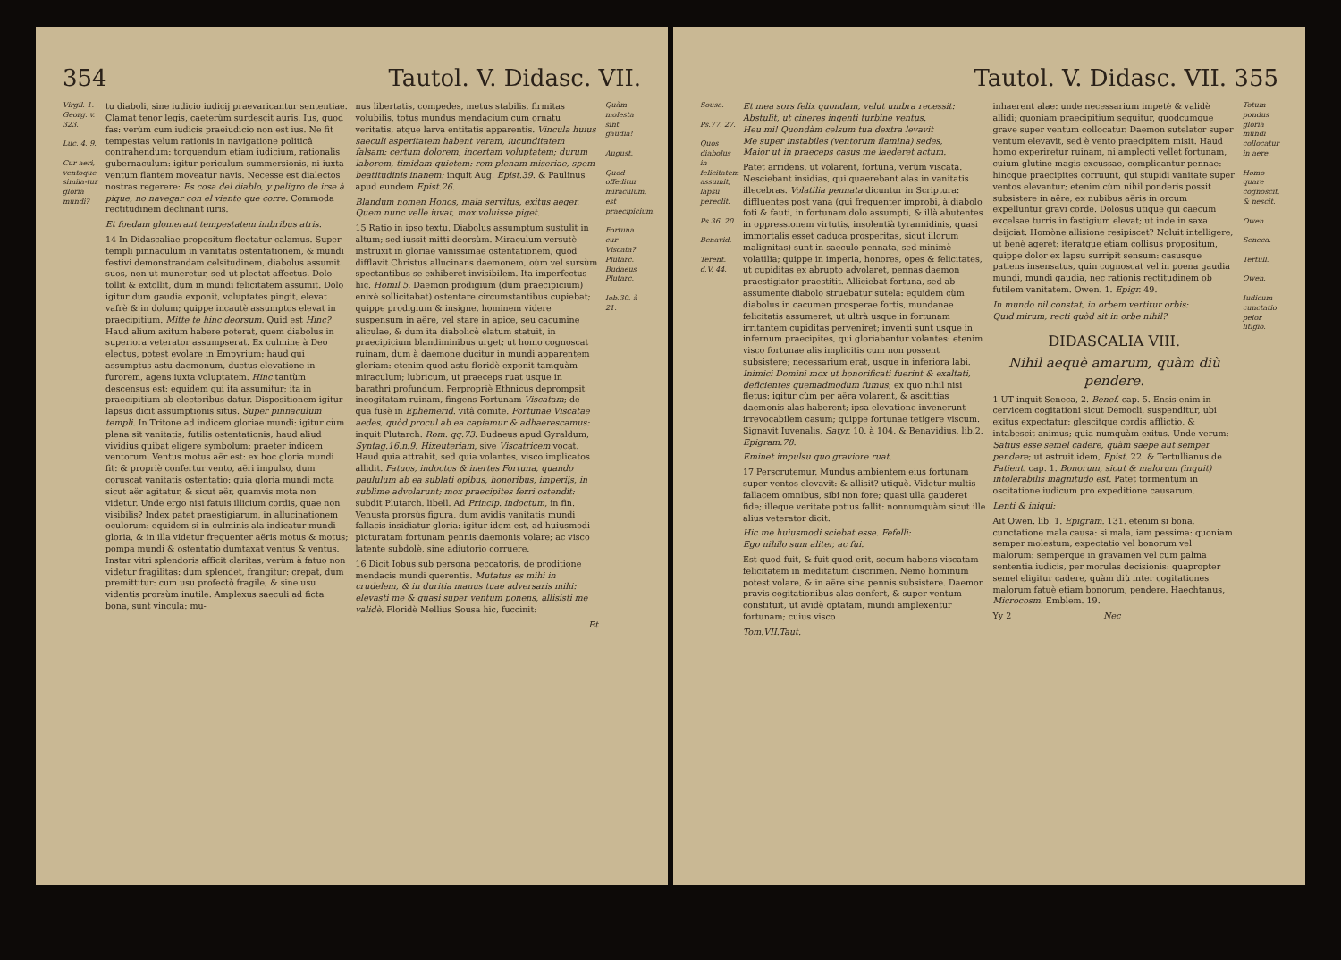354 Tautol. V. Didasc. VII.
Virgil. 1. Georg. v. 323.
Luc. 4. 9.
Cur aeri, ventoque simila-tur gloria mundi?
tu diaboli, sine iudicio iudicij praevaricantur sententiae. Clamat tenor legis, caeterùm surdescit auris. Ius, quod fas: verùm cum iudicis praeiudicio non est ius. Ne fit tempestas velum rationis in navigatione politicâ contrahendum: torquendum etiam iudicium, rationalis gubernaculum: igitur periculum summersionis, ni iuxta ventum flantem moveatur navis. Necesse est dialectos nostras regerere: Es cosa del diablo, y peligro de irse à pique; no navegar con el viento que corre. Commoda rectitudinem declinant iuris.
Et foedam glomerant tempestatem imbribus atris.
14 In Didascaliae propositum flectatur calamus. Super templi pinnaculum in vanitatis ostentationem, & mundi festivi demonstrandam celsitudinem, diabolus assumit suos, non ut muneretur, sed ut plectat affectus. Dolo tollit & extollit, dum in mundi felicitatem assumit. Dolo igitur dum gaudia exponit, voluptates pingit, elevat vafrè & in dolum; quippe incautè assumptos elevat in praecipitium. Mitte te hinc deorsum. Quid est Hinc? Haud alium axitum habere poterat, quem diabolus in superiora veterator assumpserat. Ex culmine à Deo electus, potest evolare in Empyrium: haud qui assumptus astu daemonum, ductus elevatione in furorem, agens iuxta voluptatem. Hinc tantùm descensus est: equidem qui ita assumitur; ita in praecipitium ab electoribus datur. Dispositionem igitur lapsus dicit assumptionis situs. Super pinnaculum templi. In Tritone ad indicem gloriae mundi: igitur cùm plena sit vanitatis, futilis ostentationis; haud aliud vividius quibat eligere symbolum: praeter indicem ventorum. Ventus motus aër est: ex hoc gloria mundi fit: & propriè confertur vento, aëri impulso, dum coruscat vanitatis ostentatio: quia gloria mundi mota sicut aër agitatur, & sicut aër, quamvis mota non videtur. Unde ergo nisi fatuis illicium cordis, quae non visibilis? Index patet praestigiarum, in allucinationem oculorum: equidem si in culminis ala indicatur mundi gloria, & in illa videtur frequenter aëris motus & motus; pompa mundi & ostentatio dumtaxat ventus & ventus. Instar vitri splendoris afficit claritas, verùm à fatuo non videtur fragilitas: dum splendet, frangitur: crepat, dum premittitur: cum usu profectò fragile, & sine usu videntis prorsùm inutile. Amplexus saeculi ad ficta bona, sunt vincula: mu-
nus libertatis, compedes, metus stabilis, firmitas volubilis, totus mundus mendacium cum ornatu veritatis, atque larva entitatis apparentis. Vincula huius saeculi asperitatem habent veram, iucunditatem falsam: certum dolorem, incertam voluptatem; durum laborem, timidam quietem: rem plenam miseriae, spem beatitudinis inanem: inquit Aug. Epist.39. & Paulinus apud eundem Epist.26.
Blandum nomen Honos, mala servitus, exitus aeger.
Quem nunc velle iuvat, mox voluisse piget.
15 Ratio in ipso textu. Diabolus assumptum sustulit in altum; sed iussit mitti deorsùm. Miraculum versutè instruxit in gloriae vanissimae ostentationem, quod difflavit Christus allucinans daemonem, oùm vel sursùm spectantibus se exhiberet invisibilem. Ita imperfectus hic. Homil.5. Daemon prodigium (dum praecipicium) enixè sollicitabat) ostentare circumstantibus cupiebat; quippe prodigium & insigne, hominem videre suspensum in aëre, vel stare in apice, seu cacumine aliculae, & dum ita diabolicè elatum statuit, in praecipicium blandiminibus urget; ut homo cognoscat ruinam, dum à daemone ducitur in mundi apparentem gloriam: etenim quod astu floridè exponit tamquàm miraculum; lubricum, ut praeceps ruat usque in barathri profundum. Perpropriè Ethnicus deprompsit incogitatam ruinam, fingens Fortunam Viscatam; de qua fusè in Ephemerid. vitâ comite. Fortunae Viscatae aedes, quòd procul ab ea capiamur & adhaerescamus: inquit Plutarch. Rom. qq.73. Budaeus apud Gyraldum, Syntag.16.n.9. Hixeuteriam, sive Viscatricem vocat. Haud quia attrahit, sed quia volantes, visco implicatos allidit. Fatuos, indoctos & inertes Fortuna, quando paululum ab ea sublati opibus, honoribus, imperijs, in sublime advolarunt; mox praecipites ferri ostendit: subdit Plutarch. libell. Ad Princip. indoctum, in fin. Venusta prorsùs figura, dum avidis vanitatis mundi fallacis insidiatur gloria: igitur idem est, ad huiusmodi picturatam fortunam pennis daemonis volare; ac visco latente subdolè, sine adiutorio corruere.
16 Dicit Iobus sub persona peccatoris, de proditione mendacis mundi querentis. Mutatus es mihi in crudelem, & in duritia manus tuae adversaris mihi: elevasti me & quasi super ventum ponens, allisisti me validè. Floridè Mellius Sousa hic, fuccinit:
Et
Quàm molesta sint gaudia!
August.
Quod offeditur miraculum, est praecipicium.
Fortuna cur Viscata?
Plutarc.
Budaeus
Plutarc.
Iob.30. à 21.
Tautol. V. Didasc. VII. 355
Sousa.
Ps.77. 27.
Quos diabolus in felicitatem assumit, lapsu pereclit.
Ps.36. 20.
Benavid.
Terent. d.V. 44.
Et mea sors felix quondàm, velut umbra recessit:
Abstulit, ut cineres ingenti turbine ventus.
Heu mi! Quondàm celsum tua dextra levavit
Me super instabiles (ventorum flamina) sedes,
Maior ut in praeceps casus me laederet actum.
Patet arridens, ut volarent, fortuna, verùm viscata. Nesciebant insidias, qui quaerebant alas in vanitatis illecebras. Volatilia pennata dicuntur in Scriptura: diffluentes post vana (qui frequenter improbi, à diabolo foti & fauti, in fortunam dolo assumpti, & illà abutentes in oppressionem virtutis, insolentià tyrannidinis, quasi immortalis esset caduca prosperitas, sicut illorum malignitas) sunt in saeculo pennata, sed minimè volatilia; quippe in imperia, honores, opes & felicitates, ut cupiditas ex abrupto advolaret, pennas daemon praestigiator praestitit. Alliciebat fortuna, sed ab assumente diabolo struebatur sutela: equidem cùm diabolus in cacumen prosperae fortis, mundanae felicitatis assumeret, ut ultrà usque in fortunam irritantem cupiditas perveniret; inventi sunt usque in infernum praecipites, qui gloriabantur volantes: etenim visco fortunae alis implicitis cum non possent subsistere; necessarium erat, usque in inferiora labi. Inimici Domini mox ut honorificati fuerint & exaltati, deficientes quemadmodum fumus; ex quo nihil nisi fletus: igitur cùm per aëra volarent, & ascititias daemonis alas haberent; ipsa elevatione invenerunt irrevocabilem casum; quippe fortunae tetigere viscum. Signavit Iuvenalis, Satyr. 10. à 104. & Benavidius, lib.2. Epigram.78.
Eminet impulsu quo graviore ruat.
17 Perscrutemur. Mundus ambientem eius fortunam super ventos elevavit: & allisit? utiquè. Videtur multis fallacem omnibus, sibi non fore; quasi ulla gauderet fide; illeque veritate potius fallit: nonnumquàm sicut ille alius veterator dicit:
Hic me huiusmodi sciebat esse. Fefelli:
Ego nihilo sum aliter, ac fui.
Est quod fuit, & fuit quod erit, secum habens viscatam felicitatem in meditatum discrimen. Nemo hominum potest volare, & in aëre sine pennis subsistere. Daemon pravis cogitationibus alas confert, & super ventum constituit, ut avidè optatam, mundi amplexentur fortunam; cuius visco
Tom.VII.Taut.
inhaerent alae: unde necessarium impetè & validè allidi; quoniam praecipitium sequitur, quodcumque grave super ventum collocatur. Daemon sutelator super ventum elevavit, sed è vento praecipitem misit. Haud homo experiretur ruinam, ni amplecti vellet fortunam, cuium glutine magis excussae, complicantur pennae: hincque praecipites corruunt, qui stupidi vanitate super ventos elevantur; etenim cùm nihil ponderis possit subsistere in aëre; ex nubibus aëris in orcum expelluntur gravi corde. Dolosus utique qui caecum excelsae turris in fastigium elevat; ut inde in saxa deijciat. Homòne allisione resipiscet? Noluit intelligere, ut benè ageret: iteratque etiam collisus propositum, quippe dolor ex lapsu surripit sensum: casusque patiens insensatus, quin cognoscat vel in poena gaudia mundi, mundi gaudia, nec rationis rectitudinem ob futilem vanitatem. Owen. 1. Epigr. 49.
In mundo nil constat, in orbem vertitur orbis:
Quid mirum, recti quòd sit in orbe nihil?
DIDASCALIA VIII.
Nihil aequè amarum, quàm diù pendere.
1 UT inquit Seneca, 2. Benef. cap. 5. Ensis enim in cervicem cogitationi sicut Democli, suspenditur, ubi exitus expectatur: glescitque cordis afflictio, & intabescit animus; quia numquàm exitus. Unde verum: Satius esse semel cadere, quàm saepe aut semper pendere; ut astruit idem, Epist. 22. & Tertullianus de Patient. cap. 1. Bonorum, sicut & malorum (inquit) intolerabilis magnitudo est. Patet tormentum in oscitatione iudicum pro expeditione causarum.
Lenti & iniqui:
Ait Owen. lib. 1. Epigram. 131. etenim si bona, cunctatione mala causa: si mala, iam pessima: quoniam semper molestum, expectatio vel bonorum vel malorum: semperque in gravamen vel cum palma sententia iudicis, per morulas decisionis: quapropter semel eligitur cadere, quàm diù inter cogitationes malorum fatuè etiam bonorum, pendere. Haechtanus, Microcosm. Emblem. 19.
Yy 2 Nec
Totum pondus gloria mundi collocatur in aere.
Homo quare cognoscit, & nescit.
Owen.
Seneca.
Tertull.
Owen.
Iudicum cunctatio peior litigio.